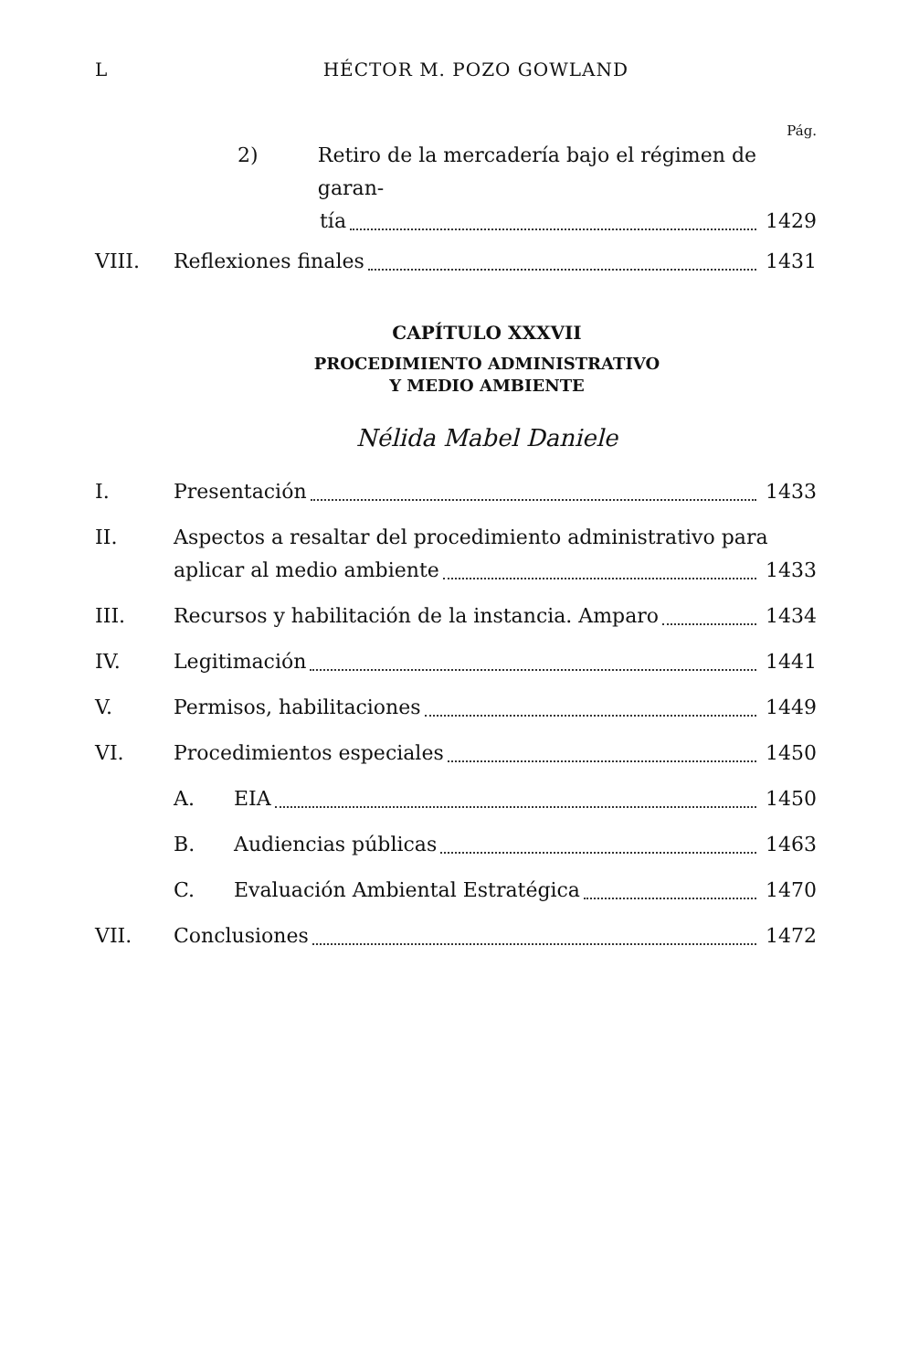L HÉCTOR M. POZO GOWLAND
Pág.
2) Retiro de la mercadería bajo el régimen de garan-
tía 1429
VIII. Reflexiones finales 1431
CAPÍTULO XXXVII
PROCEDIMIENTO ADMINISTRATIVO
Y MEDIO AMBIENTE
Nélida Mabel Daniele
I. Presentación 1433
II. Aspectos a resaltar del procedimiento administrativo para
aplicar al medio ambiente 1433
III. Recursos y habilitación de la instancia. Amparo 1434
IV. Legitimación 1441
V. Permisos, habilitaciones 1449
VI. Procedimientos especiales 1450
A. EIA 1450
B. Audiencias públicas 1463
C. Evaluación Ambiental Estratégica 1470
VII. Conclusiones 1472